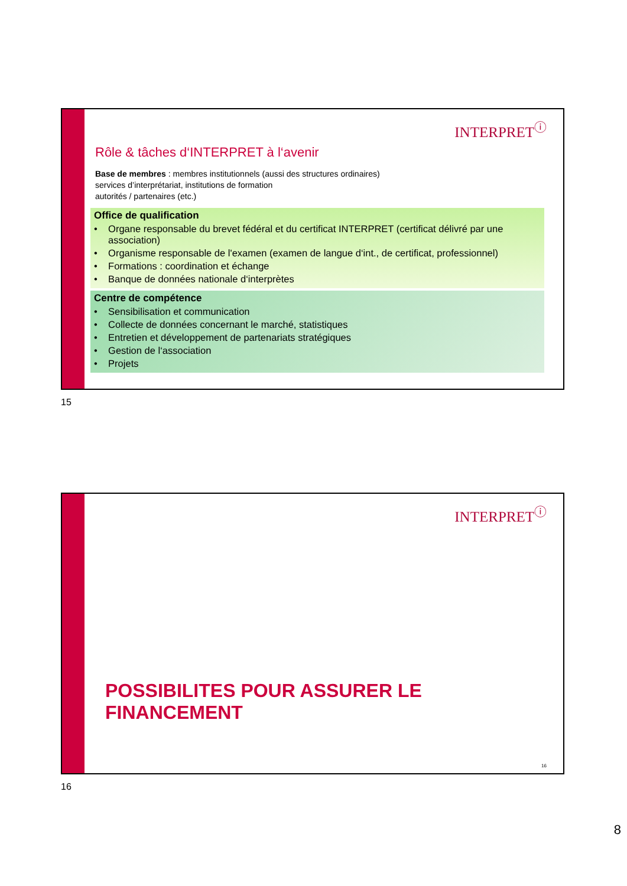INTERPRET<sup>ⓘ</sup>
Rôle & tâches d‘INTERPRET à l‘avenir
Base de membres : membres institutionnels (aussi des structures ordinaires)
services d’interprétariat, institutions de formation
autorités / partenaires (etc.)
Office de qualification
• Organe responsable du brevet fédéral et du certificat INTERPRET (certificat délivré par une association)
• Organisme responsable de l'examen (examen de langue d‘int., de certificat, professionnel)
• Formations : coordination et échange
• Banque de données nationale d‘interprètes
Centre de compétence
• Sensibilisation et communication
• Collecte de données concernant le marché, statistiques
• Entretien et développement de partenariats stratégiques
• Gestion de l‘association
• Projets
15
INTERPRET<sup>ⓘ</sup>
POSSIBILITES POUR ASSURER LE FINANCEMENT
16
16
8